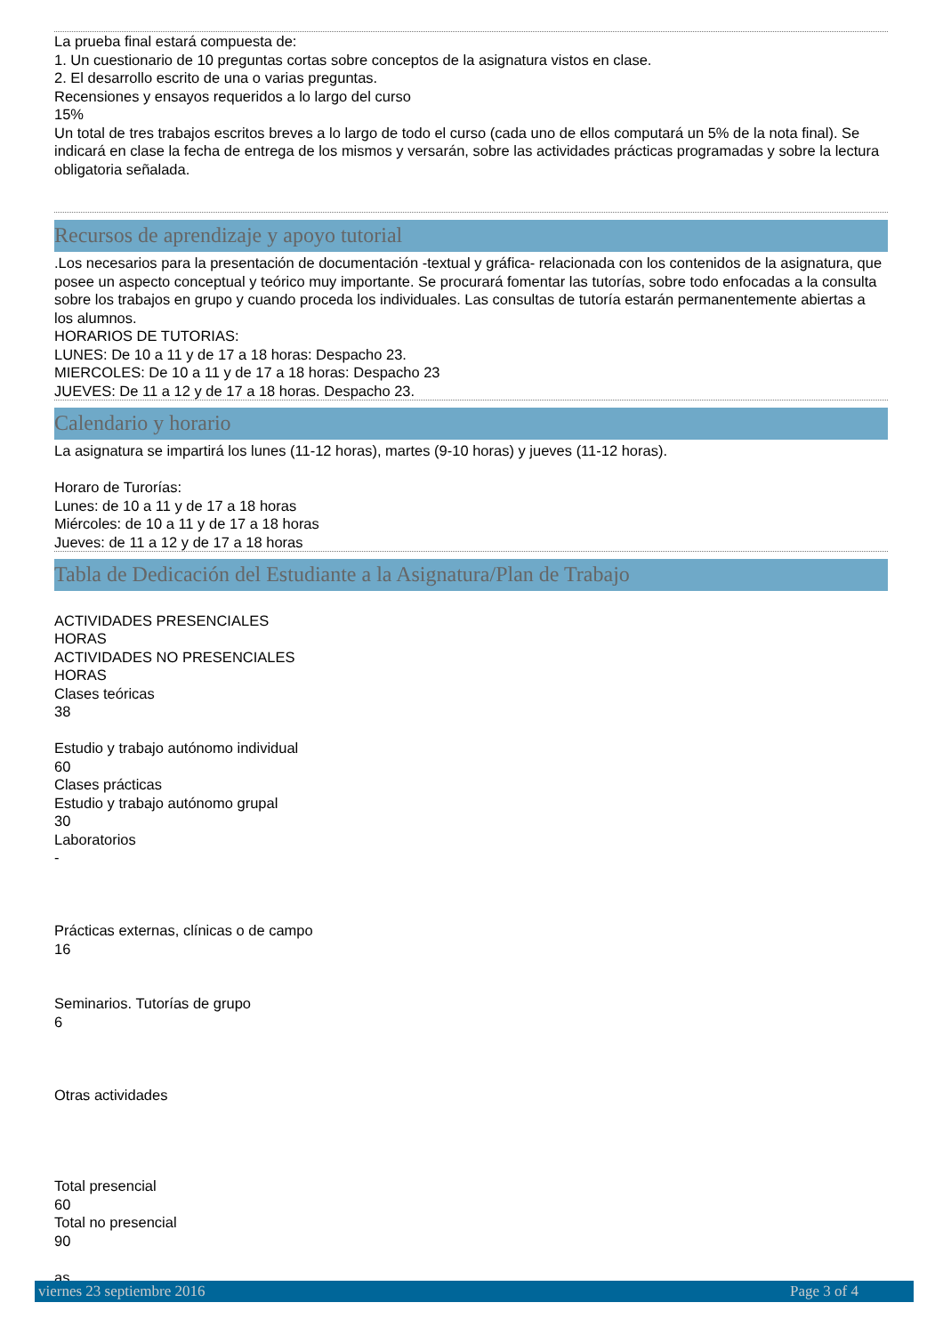La prueba final estará compuesta de:
1. Un cuestionario de 10 preguntas cortas sobre conceptos de la asignatura vistos en clase.
2. El desarrollo escrito de una o varias preguntas.
Recensiones y ensayos requeridos a lo largo del curso
15%
Un total de tres trabajos escritos breves a lo largo de todo el curso (cada uno de ellos computará un 5% de la nota final). Se indicará en clase la fecha de entrega de los mismos y versarán, sobre las actividades prácticas programadas y sobre la lectura obligatoria señalada.
Recursos de aprendizaje y apoyo tutorial
.Los necesarios para la presentación de documentación -textual y gráfica- relacionada con los contenidos de la asignatura, que posee un aspecto conceptual y teórico muy importante. Se procurará fomentar las tutorías, sobre todo enfocadas a la consulta sobre los trabajos en grupo y cuando proceda los individuales. Las consultas de tutoría estarán permanentemente abiertas a los alumnos.
HORARIOS DE TUTORIAS:
LUNES: De 10 a 11 y de 17 a 18 horas: Despacho 23.
MIERCOLES: De 10 a 11 y de 17 a 18 horas: Despacho 23
JUEVES: De 11 a 12 y de 17 a 18 horas. Despacho 23.
Calendario y horario
La asignatura se impartirá los lunes (11-12 horas), martes (9-10 horas) y jueves (11-12 horas).
Horaro de Turorías:
Lunes: de 10 a 11 y de 17 a 18 horas
Miércoles: de 10 a 11 y de 17 a 18 horas
Jueves: de 11 a 12 y de 17 a 18 horas
Tabla de Dedicación del Estudiante a la Asignatura/Plan de Trabajo
ACTIVIDADES PRESENCIALES
HORAS
ACTIVIDADES NO PRESENCIALES
HORAS
Clases teóricas
38
Estudio y trabajo autónomo individual
60
Clases prácticas
Estudio y trabajo autónomo grupal
30
Laboratorios
-
Prácticas externas, clínicas o de campo
16
Seminarios. Tutorías de grupo
6
Otras actividades
Total presencial
60
Total no presencial
90
as
viernes 23 septiembre 2016 Page 3 of 4